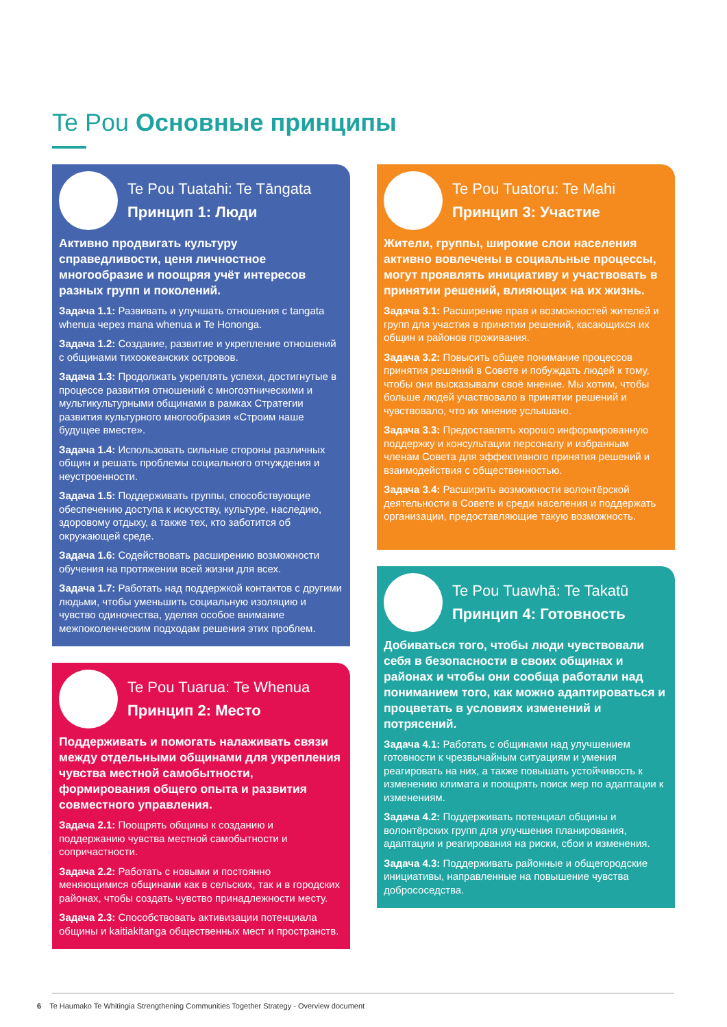Te Pou Основные принципы
Te Pou Tuatahi: Te Tāngata
Принцип 1: Люди
Активно продвигать культуру справедливости, ценя личностное многообразие и поощряя учёт интересов разных групп и поколений.
Задача 1.1: Развивать и улучшать отношения с tangata whenua через mana whenua и Te Hononga.
Задача 1.2: Создание, развитие и укрепление отношений с общинами тихоокеанских островов.
Задача 1.3: Продолжать укреплять успехи, достигнутые в процессе развития отношений с многоэтническими и мультикультурными общинами в рамках Стратегии развития культурного многообразия «Строим наше будущее вместе».
Задача 1.4: Использовать сильные стороны различных общин и решать проблемы социального отчуждения и неустроенности.
Задача 1.5: Поддерживать группы, способствующие обеспечению доступа к искусству, культуре, наследию, здоровому отдыху, а также тех, кто заботится об окружающей среде.
Задача 1.6: Содействовать расширению возможности обучения на протяжении всей жизни для всех.
Задача 1.7: Работать над поддержкой контактов с другими людьми, чтобы уменьшить социальную изоляцию и чувство одиночества, уделяя особое внимание межпоколенческим подходам решения этих проблем.
Te Pou Tuarua: Te Whenua
Принцип 2: Место
Поддерживать и помогать налаживать связи между отдельными общинами для укрепления чувства местной самобытности, формирования общего опыта и развития совместного управления.
Задача 2.1: Поощрять общины к созданию и поддержанию чувства местной самобытности и сопричастности.
Задача 2.2: Работать с новыми и постоянно меняющимися общинами как в сельских, так и в городских районах, чтобы создать чувство принадлежности месту.
Задача 2.3: Способствовать активизации потенциала общины и kaitiakitanga общественных мест и пространств.
Te Pou Tuatoru: Te Mahi
Принцип 3: Участие
Жители, группы, широкие слои населения активно вовлечены в социальные процессы, могут проявлять инициативу и участвовать в принятии решений, влияющих на их жизнь.
Задача 3.1: Расширение прав и возможностей жителей и групп для участия в принятии решений, касающихся их общин и районов проживания.
Задача 3.2: Повысить общее понимание процессов принятия решений в Совете и побуждать людей к тому, чтобы они высказывали своё мнение. Мы хотим, чтобы больше людей участвовало в принятии решений и чувствовало, что их мнение услышано.
Задача 3.3: Предоставлять хорошо информированную поддержку и консультации персоналу и избранным членам Совета для эффективного принятия решений и взаимодействия с общественностью.
Задача 3.4: Расширить возможности волонтёрской деятельности в Совете и среди населения и поддержать организации, предоставляющие такую возможность.
Te Pou Tuawhā: Te Takatū
Принцип 4: Готовность
Добиваться того, чтобы люди чувствовали себя в безопасности в своих общинах и районах и чтобы они сообща работали над пониманием того, как можно адаптироваться и процветать в условиях изменений и потрясений.
Задача 4.1: Работать с общинами над улучшением готовности к чрезвычайным ситуациям и умения реагировать на них, а также повышать устойчивость к изменению климата и поощрять поиск мер по адаптации к изменениям.
Задача 4.2: Поддерживать потенциал общины и волонтёрских групп для улучшения планирования, адаптации и реагирования на риски, сбои и изменения.
Задача 4.3: Поддерживать районные и общегородские инициативы, направленные на повышение чувства добрососедства.
6 Te Haumako Te Whitingia Strengthening Communities Together Strategy - Overview document